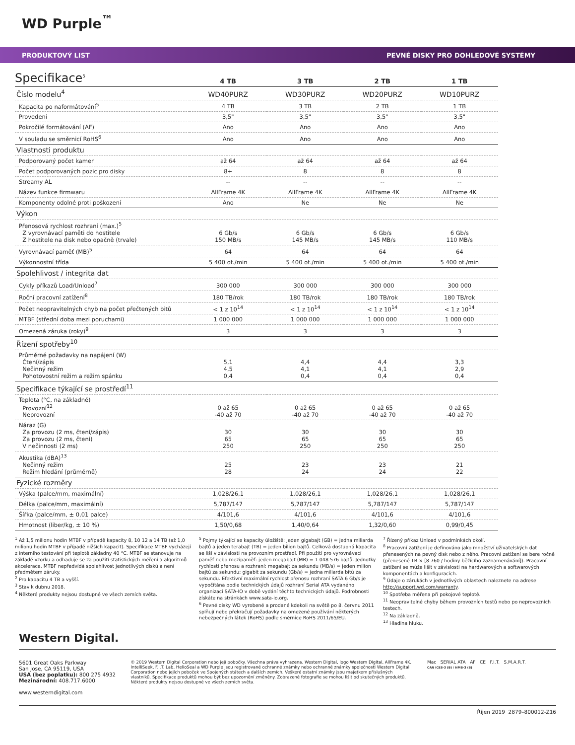WD Purple<sup>™</sup>
PRODUKTOVÝ LIST PEVNÉ DISKY PRO DOHLEDOVÉ SYSTÉMY
Specifikace<sup>5</sup>
| | 4 TB | 3 TB | 2 TB | 1 TB |
| --- | --- | --- | --- | --- |
| Číslo modelu<sup>4</sup> | WD40PURZ | WD30PURZ | WD20PURZ | WD10PURZ |
| Kapacita po naformátování<sup>5</sup> | 4 TB | 3 TB | 2 TB | 1 TB |
| Provedení | 3,5" | 3,5" | 3,5" | 3,5" |
| Pokročilé formátování (AF) | Ano | Ano | Ano | Ano |
| V souladu se směrnicí RoHS<sup>6</sup> | Ano | Ano | Ano | Ano |
| Vlastnosti produktu | | | | |
| Podporovaný počet kamer | až 64 | až 64 | až 64 | až 64 |
| Počet podporovaných pozic pro disky | 8+ | 8 | 8 | 8 |
| Streamy AL | -- | -- | -- | -- |
| Název funkce firmwaru | AllFrame 4K | AllFrame 4K | AllFrame 4K | AllFrame 4K |
| Komponenty odolné proti poškození | Ano | Ne | Ne | Ne |
| Výkon | | | | |
| Přenosová rychlost rozhraní (max.)<sup>5</sup> Z vyrovnávací paměti do hostitele Z hostitele na disk nebo opačně (trvale) | 6 Gb/s 150 MB/s | 6 Gb/s 145 MB/s | 6 Gb/s 145 MB/s | 6 Gb/s 110 MB/s |
| Vyrovnávací paměť (MB)<sup>5</sup> | 64 | 64 | 64 | 64 |
| Výkonnostní třída | 5 400 ot./min | 5 400 ot./min | 5 400 ot./min | 5 400 ot./min |
| Spolehlivost / integrita dat | | | | |
| Cykly příkazů Load/Unload<sup>7</sup> | 300 000 | 300 000 | 300 000 | 300 000 |
| Roční pracovní zatížení<sup>8</sup> | 180 TB/rok | 180 TB/rok | 180 TB/rok | 180 TB/rok |
| Počet neopravitelných chyb na počet přečtených bitů | < 1 z 10<sup>14</sup> | < 1 z 10<sup>14</sup> | < 1 z 10<sup>14</sup> | < 1 z 10<sup>14</sup> |
| MTBF (střední doba mezi poruchami) | 1 000 000 | 1 000 000 | 1 000 000 | 1 000 000 |
| Omezená záruka (roky)<sup>9</sup> | 3 | 3 | 3 | 3 |
| Řízení spotřeby<sup>10</sup> | | | | |
| Průměrné požadavky na napájení (W) Čtení/zápis Nečinný režim Pohotovostní režim a režim spánku | 5,1 4,5 0,4 | 4,4 4,1 0,4 | 4,4 4,1 0,4 | 3,3 2,9 0,4 |
| Specifikace týkající se prostředí<sup>11</sup> | | | | |
| Teplota (°C, na základně) Provozní<sup>12</sup> Neprovozní | 0 až 65 -40 až 70 | 0 až 65 -40 až 70 | 0 až 65 -40 až 70 | 0 až 65 -40 až 70 |
| Náraz (G) Za provozu (2 ms, čtení/zápis) Za provozu (2 ms, čtení) V nečinnosti (2 ms) | 30 65 250 | 30 65 250 | 30 65 250 | 30 65 250 |
| Akustika (dBA)<sup>13</sup> Nečinný režim Režim hledání (průměrně) | 25 28 | 23 24 | 23 24 | 21 22 |
| Fyzické rozměry | | | | |
| Výška (palce/mm, maximální) | 1,028/26,1 | 1,028/26,1 | 1,028/26,1 | 1,028/26,1 |
| Délka (palce/mm, maximální) | 5,787/147 | 5,787/147 | 5,787/147 | 5,787/147 |
| Šířka (palce/mm, ± 0,01 palce) | 4/101,6 | 4/101,6 | 4/101,6 | 4/101,6 |
| Hmotnost (liber/kg, ± 10 %) | 1,50/0,68 | 1,40/0,64 | 1,32/0,60 | 0,99/0,45 |
<sup>1</sup> Až 1,5 milionu hodin MTBF v případě kapacity 8, 10 12 a 14 TB (až 1,0 milionu hodin MTBF v případě nižších kapacit). Specifikace MTBF vycházejí z interního testování při teplotě základny 40 °C. MTBF se stanovuje na základě vzorku a odhaduje se za použití statistických měření a algoritmů akcelerace. MTBF nepředvídá spolehlivost jednotlivých disků a není předmětem záruky.
<sup>2</sup> Pro kapacitu 4 TB a vyšší.
<sup>3</sup> Stav k dubnu 2018.
<sup>4</sup> Některé produkty nejsou dostupné ve všech zemích světa.
<sup>5</sup> Pojmy týkající se kapacity úložiště: jeden gigabajt (GB) = jedna miliarda bajtů a jeden terabajt (TB) = jeden bilion bajtů. Celková dostupná kapacita se liší v závislosti na provozním prostředí. Při použití pro vyrovnávací paměť nebo mezipaměť: jeden megabajt (MB) = 1 048 576 bajtů. Jednotky rychlosti přenosu a rozhraní: megabajt za sekundu (MB/s) = jeden milion bajtů za sekundu; gigabit za sekundu (Gb/s) = jedna miliarda bitů za sekundu. Efektivní maximální rychlost přenosu rozhraní SATA 6 Gb/s je vypočítána podle technických údajů rozhraní Serial ATA vydaného organizací SATA-IO v době vydání těchto technických údajů. Podrobnosti získáte na stránkách www.sata-io.org.
<sup>6</sup> Pevné disky WD vyrobené a prodané kdekoli na světě po 8. červnu 2011 splňují nebo překračují požadavky na omezené používání některých nebezpečných látek (RoHS) podle směrnice RoHS 2011/65/EU.
<sup>7</sup> Řízený příkaz Unload v podmínkách okolí.
<sup>8</sup> Pracovní zatížení je definováno jako množství uživatelských dat přenesených na pevný disk nebo z něho. Pracovní zatížení se bere ročně (přenesené TB × [8 760 / hodiny běžícího zaznamenávání]). Pracovní zatížení se může lišit v závislosti na hardwarových a softwarových komponentách a konfiguracích.
<sup>9</sup> Údaje o zárukách v jednotlivých oblastech naleznete na adrese http://support.wd.com/warranty.
<sup>10</sup> Spotřeba měřena při pokojové teplotě.
<sup>11</sup> Neopravitelné chyby během provozních testů nebo po neprovozních testech.
<sup>12</sup> Na základně.
<sup>13</sup> Hladina hluku.
Western Digital.
5601 Great Oaks Parkway
San Jose, CA 95119, USA
USA (bez poplatku): 800 275 4932
Mezinárodní: 408.717.6000
www.westerndigital.com
© 2019 Western Digital Corporation nebo její pobočky. Všechna práva vyhrazena. Western Digital, logo Western Digital, AllFrame 4K, IntelliSeek, F.I.T. Lab, HelioSeal a WD Purple jsou registrované ochranné známky nebo ochranné známky společnosti Western Digital Corporation nebo jejích poboček ve Spojených státech a dalších zemích. Veškeré ostatní známky jsou majetkem příslušných vlastníků. Specifikace produktů mohou být bez upozornění změněny. Zobrazené fotografie se mohou lišit od skutečných produktů. Některé produkty nejsou dostupné ve všech zemích světa.
Mac SERIAL ATA AF CE F.I.T. S.M.A.R.T.
CAN ICES-3 (B) / NMB-3 (B)
Říjen 2019 2879–800012-Z16